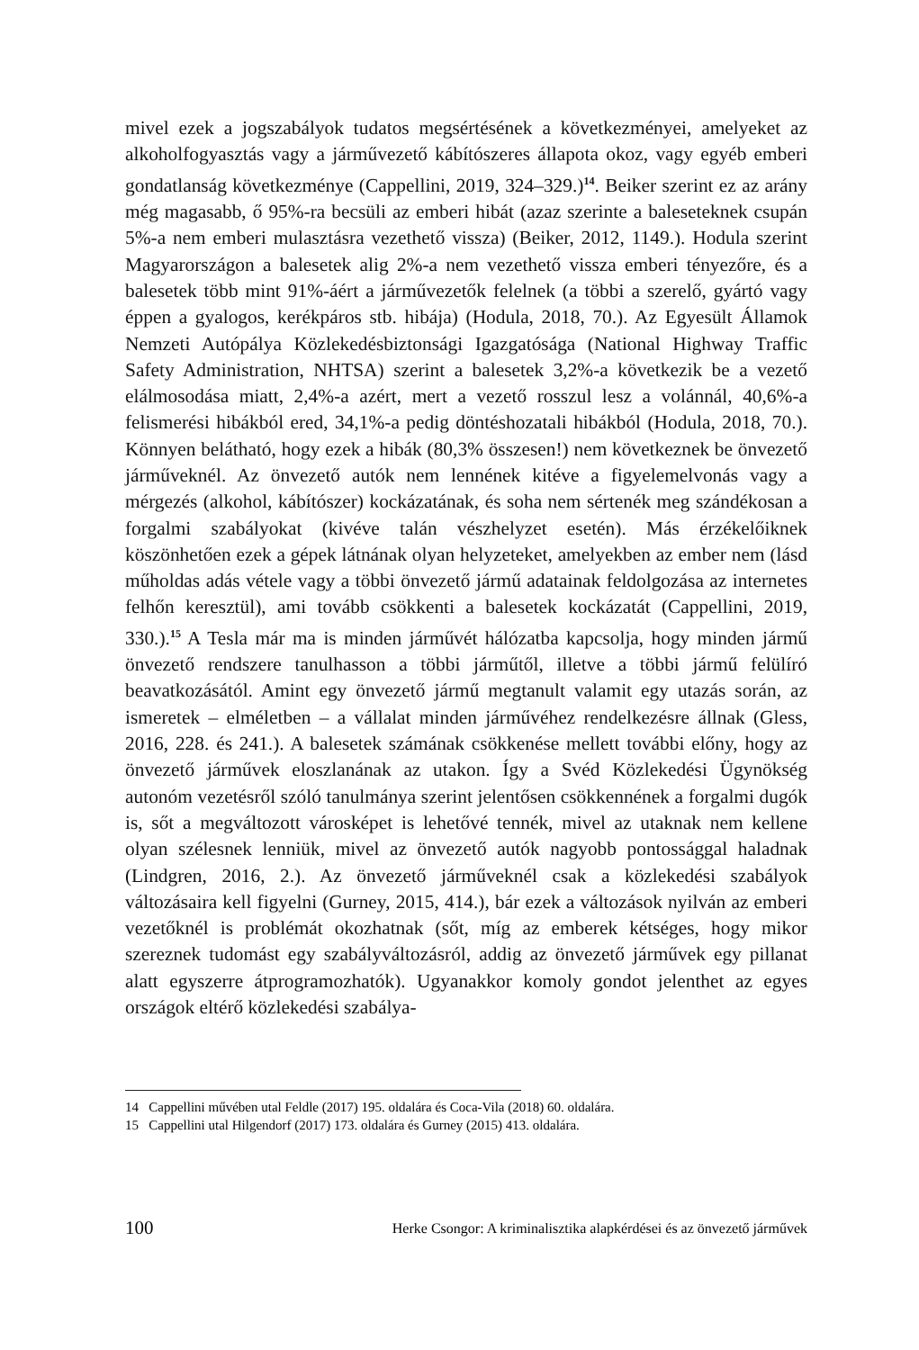mivel ezek a jogszabályok tudatos megsértésének a következményei, amelyeket az alkoholfogyasztás vagy a járművezető kábítószeres állapota okoz, vagy egyéb emberi gondatlanság következménye (Cappellini, 2019, 324–329.)<sup>14</sup>. Beiker szerint ez az arány még magasabb, ő 95%-ra becsüli az emberi hibát (azaz szerinte a baleseteknek csupán 5%-a nem emberi mulasztásra vezethető vissza) (Beiker, 2012, 1149.). Hodula szerint Magyarországon a balesetek alig 2%-a nem vezethető vissza emberi tényezőre, és a balesetek több mint 91%-áért a járművezetők felelnek (a többi a szerelő, gyártó vagy éppen a gyalogos, kerékpáros stb. hibája) (Hodula, 2018, 70.). Az Egyesült Államok Nemzeti Autópálya Közlekedésbiztonsági Igazgatósága (National Highway Traffic Safety Administration, NHTSA) szerint a balesetek 3,2%-a következik be a vezető elálmosodása miatt, 2,4%-a azért, mert a vezető rosszul lesz a volánnál, 40,6%-a felismerési hibákból ered, 34,1%-a pedig döntéshozatali hibákból (Hodula, 2018, 70.). Könnyen belátható, hogy ezek a hibák (80,3% összesen!) nem következnek be önvezető járműveknél. Az önvezető autók nem lennének kitéve a figyelemelvonás vagy a mérgezés (alkohol, kábítószer) kockázatának, és soha nem sértenék meg szándékosan a forgalmi szabályokat (kivéve talán vészhelyzet esetén). Más érzékelőiknek köszönhetően ezek a gépek látnának olyan helyzeteket, amelyekben az ember nem (lásd műholdas adás vétele vagy a többi önvezető jármű adatainak feldolgozása az internetes felhőn keresztül), ami tovább csökkenti a balesetek kockázatát (Cappellini, 2019, 330.).<sup>15</sup> A Tesla már ma is minden járművét hálózatba kapcsolja, hogy minden jármű önvezető rendszere tanulhasson a többi járműtől, illetve a többi jármű felülíró beavatkozásától. Amint egy önvezető jármű megtanult valamit egy utazás során, az ismeretek – elméletben – a vállalat minden járművéhez rendelkezésre állnak (Gless, 2016, 228. és 241.). A balesetek számának csökkenése mellett további előny, hogy az önvezető járművek eloszlanának az utakon. Így a Svéd Közlekedési Ügynökség autonóm vezetésről szóló tanulmánya szerint jelentősen csökkennének a forgalmi dugók is, sőt a megváltozott városképet is lehetővé tennék, mivel az utaknak nem kellene olyan szélesnek lenniük, mivel az önvezető autók nagyobb pontossággal haladnak (Lindgren, 2016, 2.). Az önvezető járműveknél csak a közlekedési szabályok változásaira kell figyelni (Gurney, 2015, 414.), bár ezek a változások nyilván az emberi vezetőknél is problémát okozhatnak (sőt, míg az emberek kétséges, hogy mikor szereznek tudomást egy szabályváltozásról, addig az önvezető járművek egy pillanat alatt egyszerre átprogramozhatók). Ugyanakkor komoly gondot jelenthet az egyes országok eltérő közlekedési szabálya-
14 Cappellini művében utal Feldle (2017) 195. oldalára és Coca-Vila (2018) 60. oldalára.
15 Cappellini utal Hilgendorf (2017) 173. oldalára és Gurney (2015) 413. oldalára.
100 Herke Csongor: A kriminalisztika alapkérdései és az önvezető járművek